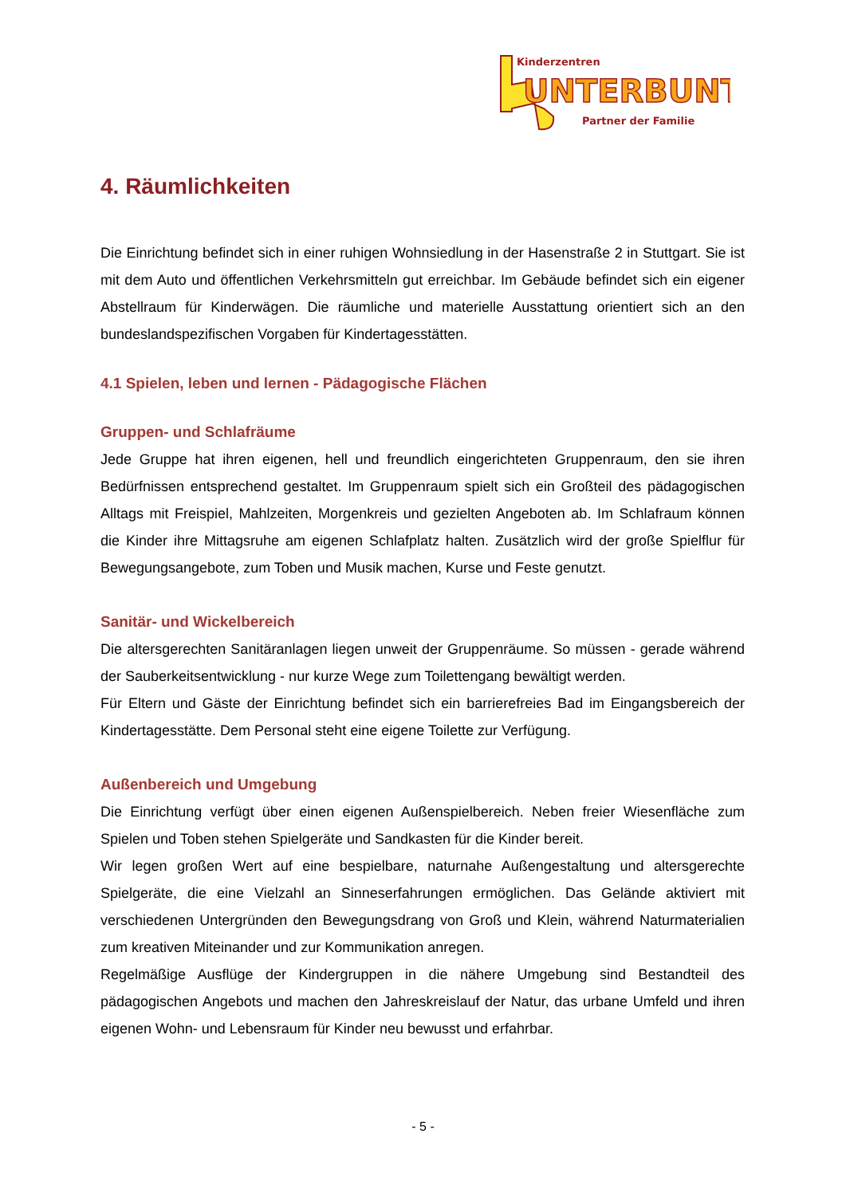Kinderzentren
UNTERBUNT
Partner der Familie
4. Räumlichkeiten
Die Einrichtung befindet sich in einer ruhigen Wohnsiedlung in der Hasenstraße 2 in Stuttgart. Sie ist mit dem Auto und öffentlichen Verkehrsmitteln gut erreichbar. Im Gebäude befindet sich ein eigener Abstellraum für Kinderwägen. Die räumliche und materielle Ausstattung orientiert sich an den bundeslandspezifischen Vorgaben für Kindertagesstätten.
4.1 Spielen, leben und lernen - Pädagogische Flächen
Gruppen- und Schlafräume
Jede Gruppe hat ihren eigenen, hell und freundlich eingerichteten Gruppenraum, den sie ihren Bedürfnissen entsprechend gestaltet. Im Gruppenraum spielt sich ein Großteil des pädagogischen Alltags mit Freispiel, Mahlzeiten, Morgenkreis und gezielten Angeboten ab. Im Schlafraum können die Kinder ihre Mittagsruhe am eigenen Schlafplatz halten. Zusätzlich wird der große Spielflur für Bewegungsangebote, zum Toben und Musik machen, Kurse und Feste genutzt.
Sanitär- und Wickelbereich
Die altersgerechten Sanitäranlagen liegen unweit der Gruppenräume. So müssen - gerade während der Sauberkeitsentwicklung - nur kurze Wege zum Toilettengang bewältigt werden.
Für Eltern und Gäste der Einrichtung befindet sich ein barrierefreies Bad im Eingangsbereich der Kindertagesstätte. Dem Personal steht eine eigene Toilette zur Verfügung.
Außenbereich und Umgebung
Die Einrichtung verfügt über einen eigenen Außenspielbereich. Neben freier Wiesenfläche zum Spielen und Toben stehen Spielgeräte und Sandkasten für die Kinder bereit.
Wir legen großen Wert auf eine bespielbare, naturnahe Außengestaltung und altersgerechte Spielgeräte, die eine Vielzahl an Sinneserfahrungen ermöglichen. Das Gelände aktiviert mit verschiedenen Untergründen den Bewegungsdrang von Groß und Klein, während Naturmaterialien zum kreativen Miteinander und zur Kommunikation anregen.
Regelmäßige Ausflüge der Kindergruppen in die nähere Umgebung sind Bestandteil des pädagogischen Angebots und machen den Jahreskreislauf der Natur, das urbane Umfeld und ihren eigenen Wohn- und Lebensraum für Kinder neu bewusst und erfahrbar.
- 5 -